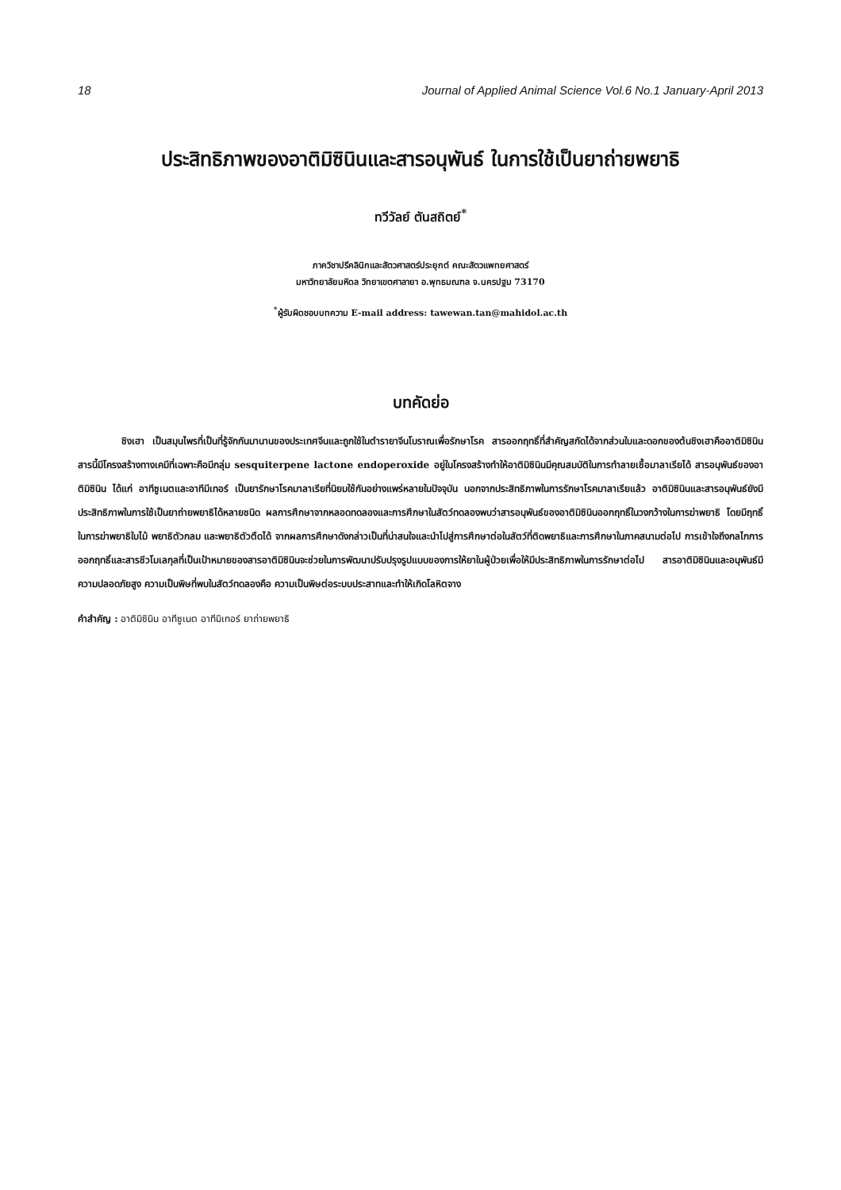18 Journal of Applied Animal Science Vol.6 No.1 January-April 2013
ประสิทธิภาพของอาติมิซินินและสารอนุพันธ์ ในการใช้เป็นยาถ่ายพยาธิ
ทวีวัลย์ ตันสถิตย์<sup>*</sup>
ภาควิชาปรีคลินิกและสัตวศาสตร์ประยุกต์ คณะสัตวแพทยศาสตร์
มหาวิทยาลัยมหิดล วิทยาเขตศาลายา อ.พุทธมณฑล จ.นครปฐม 73170
<sup>*</sup> ผู้รับผิดชอบบทความ E-mail address: tawewan.tan@mahidol.ac.th
บทคัดย่อ
ชิงเฮา เป็นสมุนไพรที่เป็นที่รู้จักกันมานานของประเทศจีนและถูกใช้ในตำรายาจีนโบราณเพื่อรักษาโรค สารออกฤทธิ์ที่สำคัญสกัดได้จากส่วนใบและดอกของต้นชิงเฮาคืออาติมิซินิน สารนี้มีโครงสร้างทางเคมีที่เฉพาะคือมีกลุ่ม sesquiterpene lactone endoperoxide อยู่ในโครงสร้างทำให้อาติมิซินินมีคุณสมบัติในการทำลายเชื้อมาลาเรียได้ สารอนุพันธ์ของอาติมิซินิน ได้แก่ อาทีซูเนตและอาทีมีเทอร์ เป็นยารักษาโรคมาลาเรียที่นิยมใช้กันอย่างแพร่หลายในปัจจุบัน นอกจากประสิทธิภาพในการรักษาโรคมาลาเรียแล้ว อาติมิซินินและสารอนุพันธ์ยังมีประสิทธิภาพในการใช้เป็นยาถ่ายพยาธิได้หลายชนิด ผลการศึกษาจากหลอดทดลองและการศึกษาในสัตว์ทดลองพบว่าสารอนุพันธ์ของอาติมิซินินออกฤทธิ์ในวงกว้างในการฆ่าพยาธิ โดยมีฤทธิ์ในการฆ่าพยาธิใบไม้ พยาธิตัวกลม และพยาธิตัวตืดได้ จากผลการศึกษาดังกล่าวเป็นที่น่าสนใจและนำไปสู่การศึกษาต่อในสัตว์ที่ติดพยาธิและการศึกษาในภาคสนามต่อไป การเข้าใจถึงกลไกการออกฤทธิ์และสารชีวโมเลกุลที่เป็นเป้าหมายของสารอาติมิซินินจะช่วยในการพัฒนาปรับปรุงรูปแบบของการให้ยาในผู้ป่วยเพื่อให้มีประสิทธิภาพในการรักษาต่อไป สารอาติมิซินินและอนุพันธ์มีความปลอดภัยสูง ความเป็นพิษที่พบในสัตว์ทดลองคือ ความเป็นพิษต่อระบบประสาทและทำให้เกิดโลหิตจาง
คำสำคัญ : อาติมิซินิน อาทีซูเนต อาทีมิเทอร์ ยาถ่ายพยาธิ